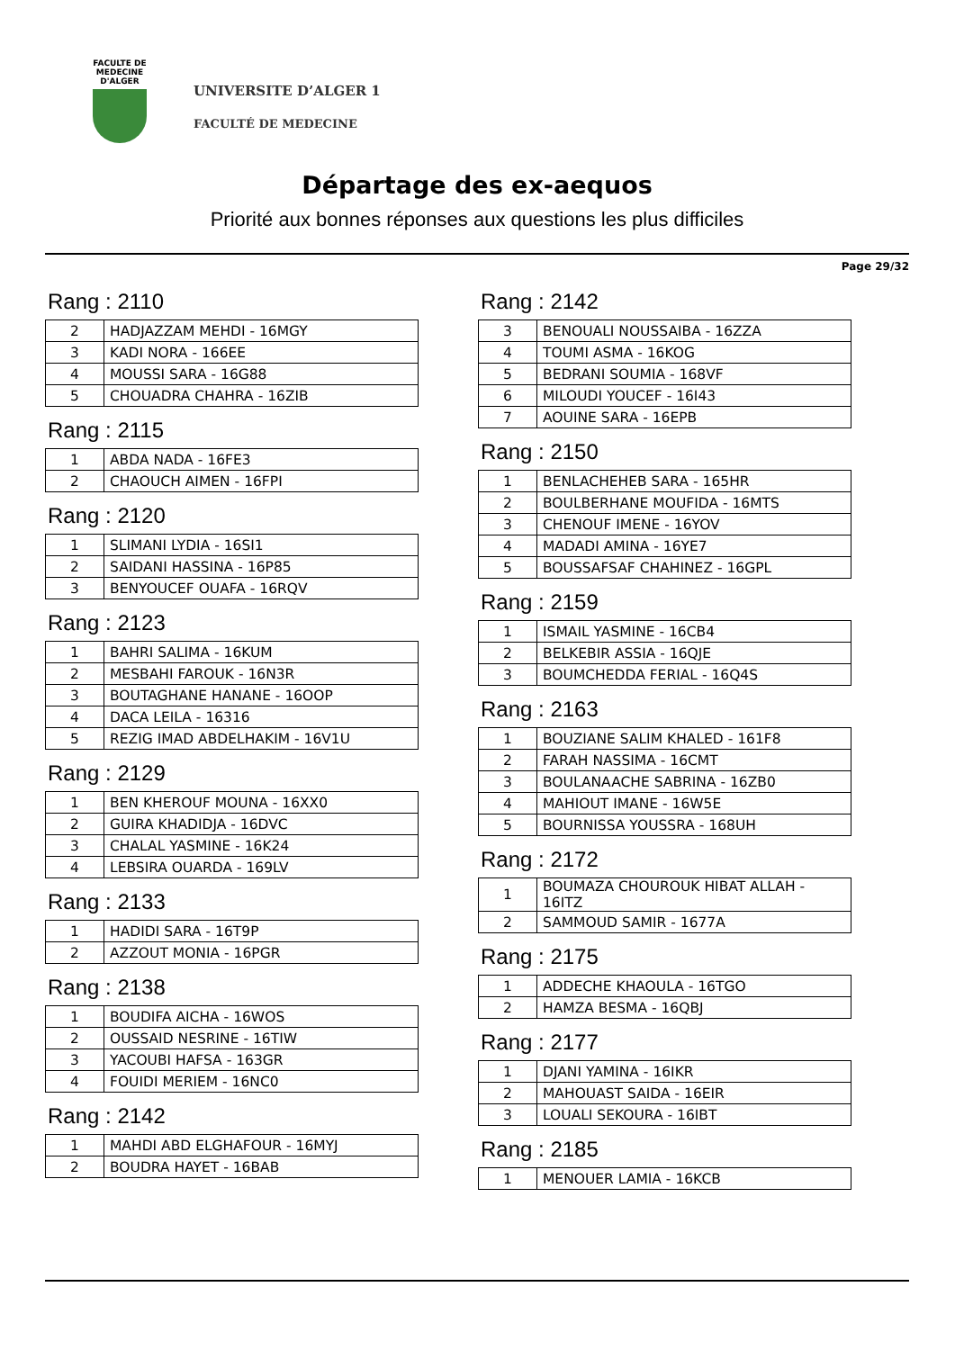FACULTE DE MEDECINE
D'ALGER
UNIVERSITE D’ALGER 1
FACULTÉ DE MEDECINE
Départage des ex-aequos
Priorité aux bonnes réponses aux questions les plus difficiles
Page 29/32
Rang : 2110
| 2 | HADJAZZAM MEHDI - 16MGY |
| 3 | KADI NORA - 166EE |
| 4 | MOUSSI SARA - 16G88 |
| 5 | CHOUADRA CHAHRA - 16ZIB |
Rang : 2115
| 1 | ABDA NADA - 16FE3 |
| 2 | CHAOUCH AIMEN - 16FPI |
Rang : 2120
| 1 | SLIMANI LYDIA - 16SI1 |
| 2 | SAIDANI HASSINA - 16P85 |
| 3 | BENYOUCEF OUAFA - 16RQV |
Rang : 2123
| 1 | BAHRI SALIMA - 16KUM |
| 2 | MESBAHI FAROUK - 16N3R |
| 3 | BOUTAGHANE HANANE - 16OOP |
| 4 | DACA LEILA - 16316 |
| 5 | REZIG IMAD ABDELHAKIM - 16V1U |
Rang : 2129
| 1 | BEN KHEROUF MOUNA - 16XX0 |
| 2 | GUIRA KHADIDJA - 16DVC |
| 3 | CHALAL YASMINE - 16K24 |
| 4 | LEBSIRA OUARDA - 169LV |
Rang : 2133
| 1 | HADIDI SARA - 16T9P |
| 2 | AZZOUT MONIA - 16PGR |
Rang : 2138
| 1 | BOUDIFA AICHA - 16WOS |
| 2 | OUSSAID NESRINE - 16TIW |
| 3 | YACOUBI HAFSA - 163GR |
| 4 | FOUIDI MERIEM - 16NC0 |
Rang : 2142
| 1 | MAHDI ABD ELGHAFOUR - 16MYJ |
| 2 | BOUDRA HAYET - 16BAB |
Rang : 2142
| 3 | BENOUALI NOUSSAIBA - 16ZZA |
| 4 | TOUMI ASMA - 16KOG |
| 5 | BEDRANI SOUMIA - 168VF |
| 6 | MILOUDI YOUCEF - 16I43 |
| 7 | AOUINE SARA - 16EPB |
Rang : 2150
| 1 | BENLACHEHEB SARA - 165HR |
| 2 | BOULBERHANE MOUFIDA - 16MTS |
| 3 | CHENOUF IMENE - 16YOV |
| 4 | MADADI AMINA - 16YE7 |
| 5 | BOUSSAFSAF CHAHINEZ - 16GPL |
Rang : 2159
| 1 | ISMAIL YASMINE - 16CB4 |
| 2 | BELKEBIR ASSIA - 16QJE |
| 3 | BOUMCHEDDA FERIAL - 16Q4S |
Rang : 2163
| 1 | BOUZIANE SALIM KHALED - 161F8 |
| 2 | FARAH NASSIMA - 16CMT |
| 3 | BOULANAACHE SABRINA - 16ZB0 |
| 4 | MAHIOUT IMANE - 16W5E |
| 5 | BOURNISSA YOUSSRA - 168UH |
Rang : 2172
| 1 | BOUMAZA CHOUROUK HIBAT ALLAH - 16ITZ |
| 2 | SAMMOUD SAMIR - 1677A |
Rang : 2175
| 1 | ADDECHE KHAOULA - 16TGO |
| 2 | HAMZA BESMA - 16QBJ |
Rang : 2177
| 1 | DJANI YAMINA - 16IKR |
| 2 | MAHOUAST SAIDA - 16EIR |
| 3 | LOUALI SEKOURA - 16IBT |
Rang : 2185
| 1 | MENOUER LAMIA - 16KCB |